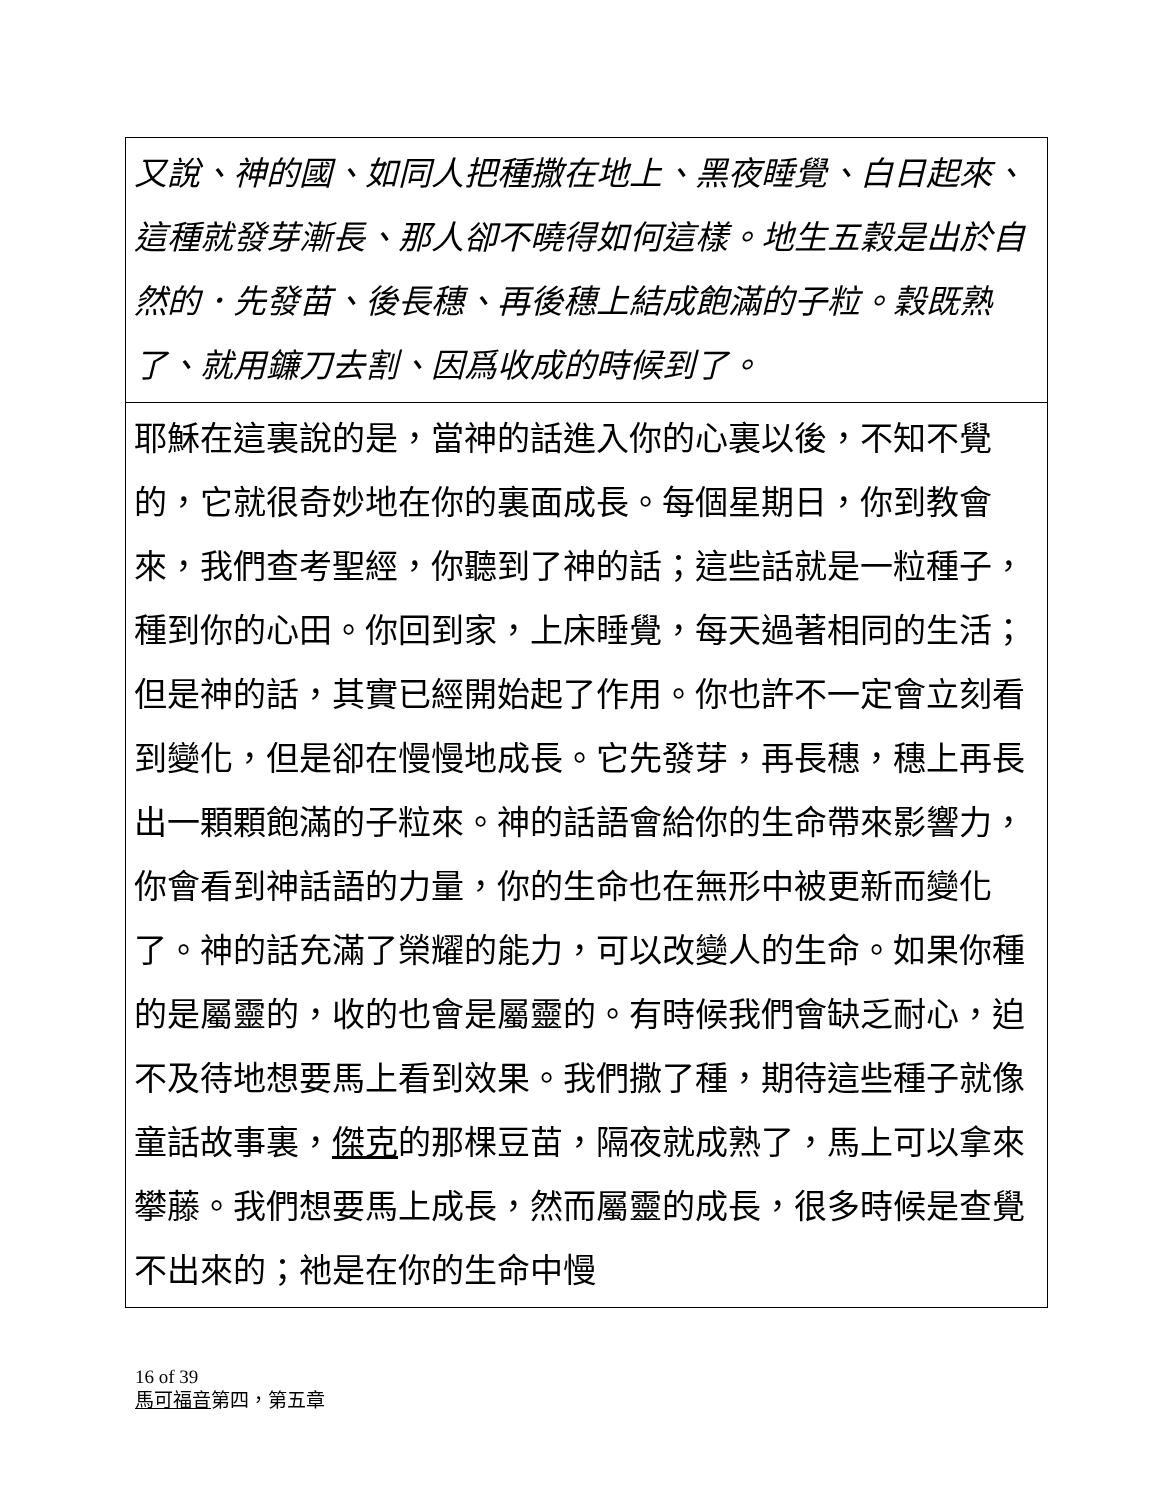| 又說、神的國、如同人把種撒在地上、黑夜睡覺、白日起來、這種就發芽漸長、那人卻不曉得如何這樣。地生五穀是出於自然的．先發苗、後長穗、再後穗上結成飽滿的子粒。穀既熟了、就用鐮刀去割、因爲收成的時候到了。 |
| 耶穌在這裏說的是，當神的話進入你的心裏以後，不知不覺的，它就很奇妙地在你的裏面成長。每個星期日，你到教會來，我們查考聖經，你聽到了神的話；這些話就是一粒種子，種到你的心田。你回到家，上床睡覺，每天過著相同的生活；但是神的話，其實已經開始起了作用。你也許不一定會立刻看到變化，但是卻在慢慢地成長。它先發芽，再長穗，穗上再長出一顆顆飽滿的子粒來。神的話語會給你的生命帶來影響力，你會看到神話語的力量，你的生命也在無形中被更新而變化了。神的話充滿了榮耀的能力，可以改變人的生命。如果你種的是屬靈的，收的也會是屬靈的。有時候我們會缺乏耐心，迫不及待地想要馬上看到效果。我們撒了種，期待這些種子就像童話故事裏， 傑克 的那棵豆苗，隔夜就成熟了，馬上可以拿來攀藤。我們想要馬上成長，然而屬靈的成長，很多時候是查覺不出來的；祂是在你的生命中慢 |
16 of 39
馬可福音第四，第五章